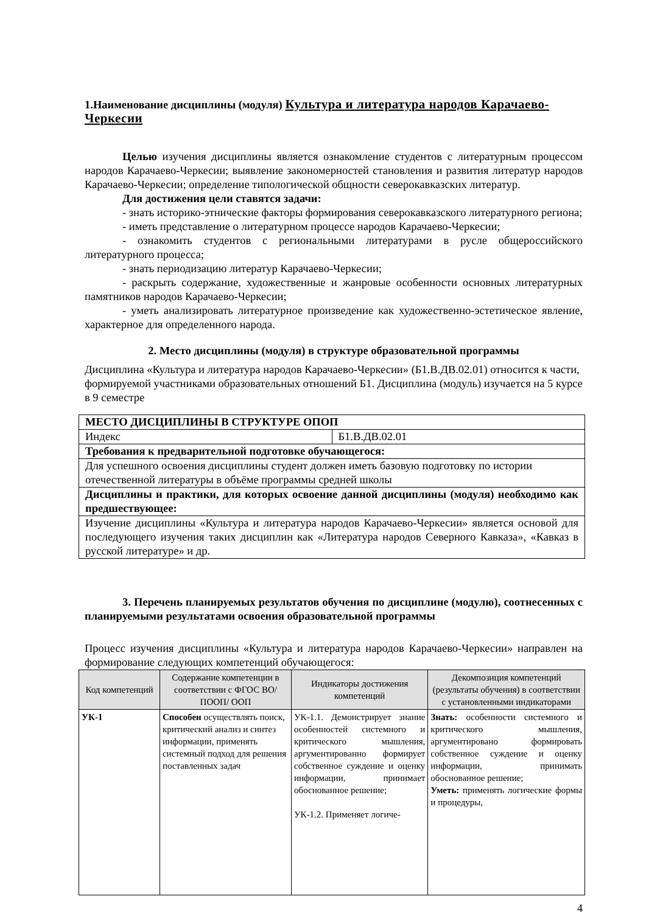1.Наименование дисциплины (модуля) Культура и литература народов Карачаево-Черкесии
Целью изучения дисциплины является ознакомление студентов с литературным процессом народов Карачаево-Черкесии; выявление закономерностей становления и развития литератур народов Карачаево-Черкесии; определение типологической общности северокавказских литератур.
Для достижения цели ставятся задачи:
- знать историко-этнические факторы формирования северокавказского литературного региона;
- иметь представление о литературном процессе народов Карачаево-Черкесии;
- ознакомить студентов с региональными литературами в русле общероссийского литературного процесса;
- знать периодизацию литератур Карачаево-Черкесии;
- раскрыть содержание, художественные и жанровые особенности основных литературных памятников народов Карачаево-Черкесии;
- уметь анализировать литературное произведение как художественно-эстетическое явление, характерное для определенного народа.
2. Место дисциплины (модуля) в структуре образовательной программы
Дисциплина «Культура и литература народов Карачаево-Черкесии» (Б1.В.ДВ.02.01) относится к части, формируемой участниками образовательных отношений Б1. Дисциплина (модуль) изучается на 5 курсе в 9 семестре
| МЕСТО ДИСЦИПЛИНЫ В СТРУКТУРЕ ОПОП | |
| Индекс | Б1.В.ДВ.02.01 |
| Требования к предварительной подготовке обучающегося: | |
| Для успешного освоения дисциплины студент должен иметь базовую подготовку по истории отечественной литературы в объёме программы средней школы | |
| Дисциплины и практики, для которых освоение данной дисциплины (модуля) необходимо как предшествующее: | |
| Изучение дисциплины «Культура и литература народов Карачаево-Черкесии» является основой для последующего изучения таких дисциплин как «Литература народов Северного Кавказа», «Кавказ в русской литературе» и др. | |
3. Перечень планируемых результатов обучения по дисциплине (модулю), соотнесенных с планируемыми результатами освоения образовательной программы
Процесс изучения дисциплины «Культура и литература народов Карачаево-Черкесии» направлен на формирование следующих компетенций обучающегося:
| Код компетенций | Содержание компетенции в соответствии с ФГОС ВО/ ПООП/ ООП | Индикаторы достижения компетенций | Декомпозиция компетенций (результаты обучения) в соответствии с установленными индикаторами |
| --- | --- | --- | --- |
| УК-1 | Способен осуществлять поиск, критический анализ и синтез информации, применять системный подход для решения поставленных задач | УК-1.1. Демонстрирует знание особенностей системного и критического мышления, аргументированно формирует собственное суждение и оценку информации, принимает обоснованное решение; УК-1.2. Применяет логиче- | Знать: особенности системного и критического мышления, аргументировано формировать собственное суждение и оценку информации, принимать обоснованное решение; Уметь: применять логические формы и процедуры, |
4